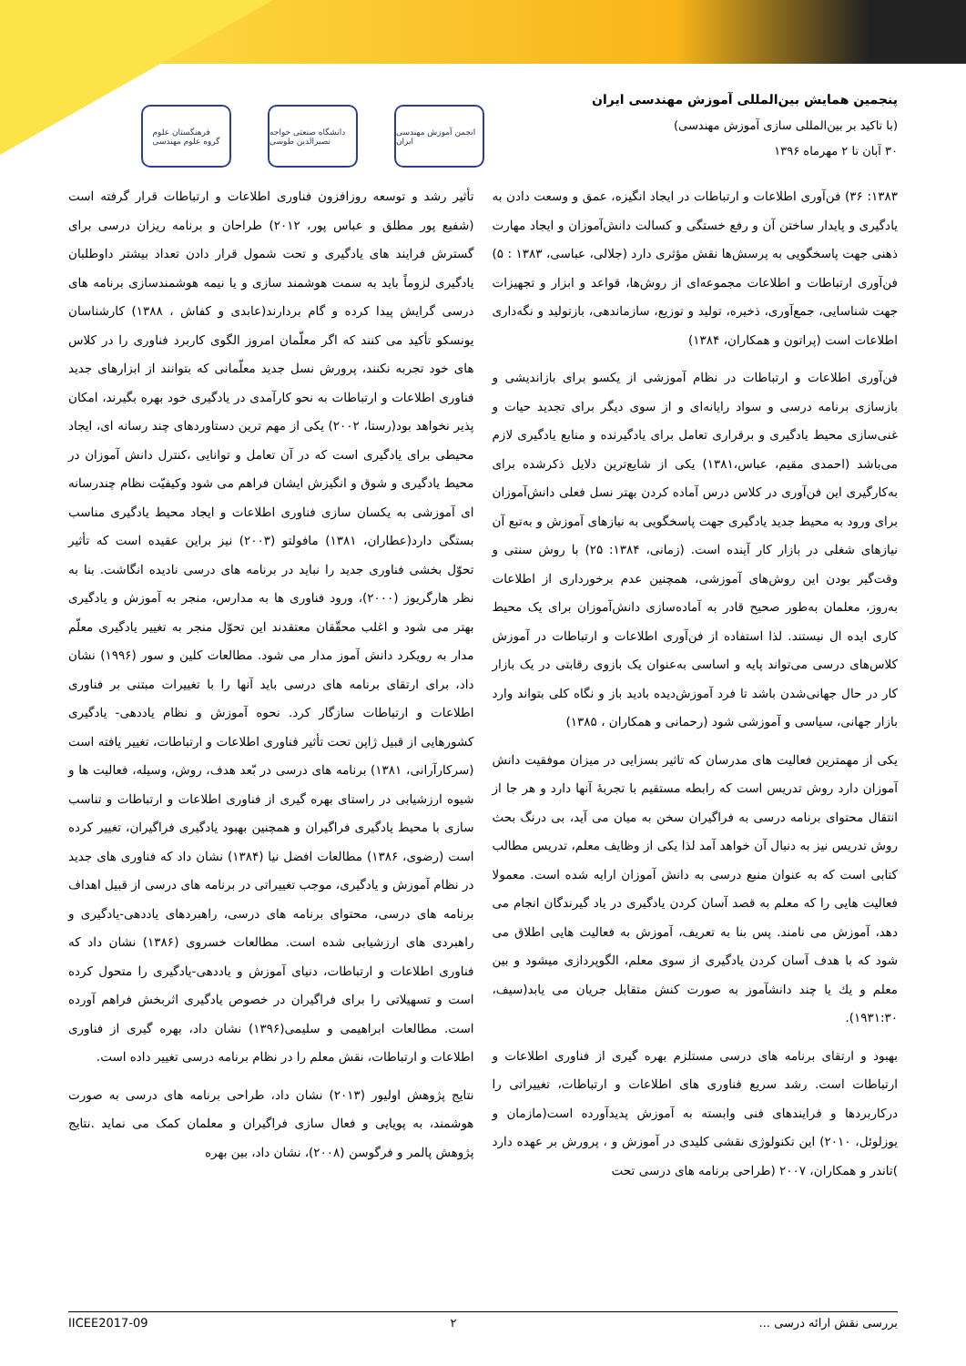پنجمین همایش بین‌المللی آموزش مهندسی ایران
(با تاکید بر بین‌المللی سازی آموزش مهندسی)
۳۰ آبان تا ۲ مهرماه ۱۳۹۶
فرهنگستان علوم
گروه علوم مهندسی
دانشگاه صنعتی خواجه نصیرالدین طوسی
انجمن آموزش مهندسی ایران
۱۳۸۳: ۳۶) فن‌آوری اطلاعات و ارتباطات در ایجاد انگیزه، عمق و وسعت دادن به یادگیری و پایدار ساختن آن و رفع خستگی و کسالت دانش‌آموزان و ایجاد مهارت ذهنی جهت پاسخگویی به پرسش‌ها نقش مؤثری دارد (جلالی، عباسی، ۱۳۸۳ : ۵) فن‌آوری ارتباطات و اطلاعات مجموعه‌ای از روش‌ها، قواعد و ابزار و تجهیزات جهت شناسایی، جمع‌آوری، ذخیره، تولید و توزیع، سازماندهی، بازتولید و نگه‌داری اطلاعات است (پراتون و همکاران، ۱۳۸۴)
فن‌آوری اطلاعات و ارتباطات در نظام آموزشی از یکسو برای بازاندیشی و بازسازی برنامه درسی و سواد رایانه‌ای و از سوی دیگر برای تجدید حیات و غنی‌سازی محیط یادگیری و برقراری تعامل برای یادگیرنده و منابع یادگیری لازم می‌باشد (احمدی مقیم، عباس،۱۳۸۱) یکی از شایع‌ترین دلایل ذکرشده برای به‌کارگیری این فن‌آوری در کلاس درس آماده کردن بهتر نسل فعلی دانش‌آموزان برای ورود به محیط جدید یادگیری جهت پاسخگویی به نیازهای آموزش و به‌تبع آن نیازهای شغلی در بازار کار آینده است. (زمانی، ۱۳۸۴: ۲۵) با روش سنتی و وقت‌گیر بودن این روش‌های آموزشی، همچنین عدم برخورداری از اطلاعات به‌روز، معلمان به‌طور صحیح قادر به آماده‌سازی دانش‌آموزان برای یک محیط کاری ایده ال نیستند. لذا استفاده از فن‌آوری اطلاعات و ارتباطات در آموزش کلاس‌های درسی می‌تواند پایه و اساسی به‌عنوان یک بازوی رقابتی در یک بازار کار در حال جهانی‌شدن باشد تا فرد آموزش‌دیده بادید باز و نگاه کلی بتواند وارد بازار جهانی، سیاسی و آموزشی شود (رحمانی و همکاران ، ۱۳۸۵)
یکی از مهمترین فعالیت های مدرسان که تاثیر بسزایی در میزان موفقیت دانش آموزان دارد روش تدریس است که رابطه مستقیم با تجربهٔ آنها دارد و هر جا از انتقال محتوای برنامه درسی به فراگیران سخن به میان می آید، بی درنگ بحث روش تدریس نیز به دنبال آن خواهد آمد لذا یکی از وظایف معلم، تدریس مطالب کتابی است که به عنوان منبع درسی به دانش آموزان ارایه شده است. معمولا فعالیت هایی را که معلم به قصد آسان کردن یادگیری در یاد گیرندگان انجام می دهد، آموزش می نامند. پس بنا به تعریف، آموزش به فعالیت هایی اطلاق می شود که با هدف آسان کردن یادگیری از سوی معلم، الگوپردازی میشود و بین معلم و یك یا چند دانشآموز به صورت کنش متقابل جریان می یابد(سیف، ۱۹۳۱:۳۰).
بهبود و ارتقای برنامه های درسی مستلزم بهره گیری از فناوری اطلاعات و ارتباطات است. رشد سریع فناوری های اطلاعات و ارتباطات، تغییراتی را درکاربردها و فرایندهای فنی وابسته به آموزش پدیدآورده است(مازمان و یوزلوئل، ۲۰۱۰) این تکنولوژی نقشی کلیدی در آموزش و ، پرورش بر عهده دارد )تاندر و همکاران، ۲۰۰۷ (طراحی برنامه های درسی تحت
تأثیر رشد و توسعه روزافزون فناوری اطلاعات و ارتباطات قرار گرفته است (شفیع پور مطلق و عباس پور، ۲۰۱۲) طراحان و برنامه ریزان درسی برای گسترش فرایند های یادگیری و تحت شمول قرار دادن تعداد بیشتر داوطلبان یادگیری لزوماً باید به سمت هوشمند سازی و یا نیمه هوشمندسازی برنامه های درسی گرایش پیدا کرده و گام بردارند(عابدی و کفاش ، ۱۳۸۸) کارشناسان یونسکو تأکید می کنند که اگر معلّمان امروز الگوی کاربرد فناوری را در کلاس های خود تجربه نکنند، پرورش نسل جدید معلّمانی که بتوانند از ابزارهای جدید فناوری اطلاعات و ارتباطات به نحو کارآمدی در یادگیری خود بهره بگیرند، امکان پذیر نخواهد بود(رستا، ۲۰۰۲) یکی از مهم ترین دستاوردهای چند رسانه ای، ایجاد محیطی برای یادگیری است که در آن تعامل و توانایی ،کنترل دانش آموزان در محیط یادگیری و شوق و انگیزش ایشان فراهم می شود وکیفیّت نظام چندرسانه ای آموزشی به یکسان سازی فناوری اطلاعات و ایجاد محیط یادگیری مناسب بستگی دارد(عطاران، ۱۳۸۱) مافولتو (۲۰۰۳) نیز براین عقیده است که تأثیر تحوّل بخشی فناوری جدید را نباید در برنامه های درسی نادیده انگاشت. بنا به نظر هارگریوز (۲۰۰۰)، ورود فناوری ها به مدارس، منجر به آموزش و یادگیری بهتر می شود و اغلب محقّقان معتقدند این تحوّل منجر به تغییر یادگیری معلّم مدار به رویکرد دانش آموز مدار می شود. مطالعات کلین و سور (۱۹۹۶) نشان داد، برای ارتقای برنامه های درسی باید آنها را با تغییرات مبتنی بر فناوری اطلاعات و ارتباطات سازگار کرد. نحوه آموزش و نظام یاددهی- یادگیری کشورهایی از قبیل ژاپن تحت تأثیر فناوری اطلاعات و ارتباطات، تغییر یافته است (سرکارآرانی، ۱۳۸۱) برنامه های درسی در بّعد هدف، روش، وسیله، فعالیت ها و شیوه ارزشیابی در راستای بهره گیری از فناوری اطلاعات و ارتباطات و تناسب سازی با محیط یادگیری فراگیران و همچنین بهبود یادگیری فراگیران، تغییر کرده است (رضوی، ۱۳۸۶) مطالعات افضل نیا (۱۳۸۴) نشان داد که فناوری های جدید در نظام آموزش و یادگیری، موجب تغییراتی در برنامه های درسی از قبیل اهداف برنامه های درسی، محتوای برنامه های درسی، راهبردهای یاددهی-یادگیری و راهبردی های ارزشیابی شده است. مطالعات خسروی (۱۳۸۶) نشان داد که فناوری اطلاعات و ارتباطات، دنیای آموزش و یاددهی-یادگیری را متحول کرده است و تسهیلاتی را برای فراگیران در خصوص یادگیری اثربخش فراهم آورده است. مطالعات ابراهیمی و سلیمی(۱۳۹۶) نشان داد، بهره گیری از فناوری اطلاعات و ارتباطات، نقش معلم را در نظام برنامه درسی تغییر داده است.
نتایج پژوهش اولیور (۲۰۱۳) نشان داد، طراحی برنامه های درسی به صورت هوشمند، به پویایی و فعال سازی فراگیران و معلمان کمک می نماید .نتایج پژوهش پالمر و فرگوسن (۲۰۰۸)، نشان داد، بین بهره
IICEE2017-09 ۲ بررسی نقش ارائه درسی ...